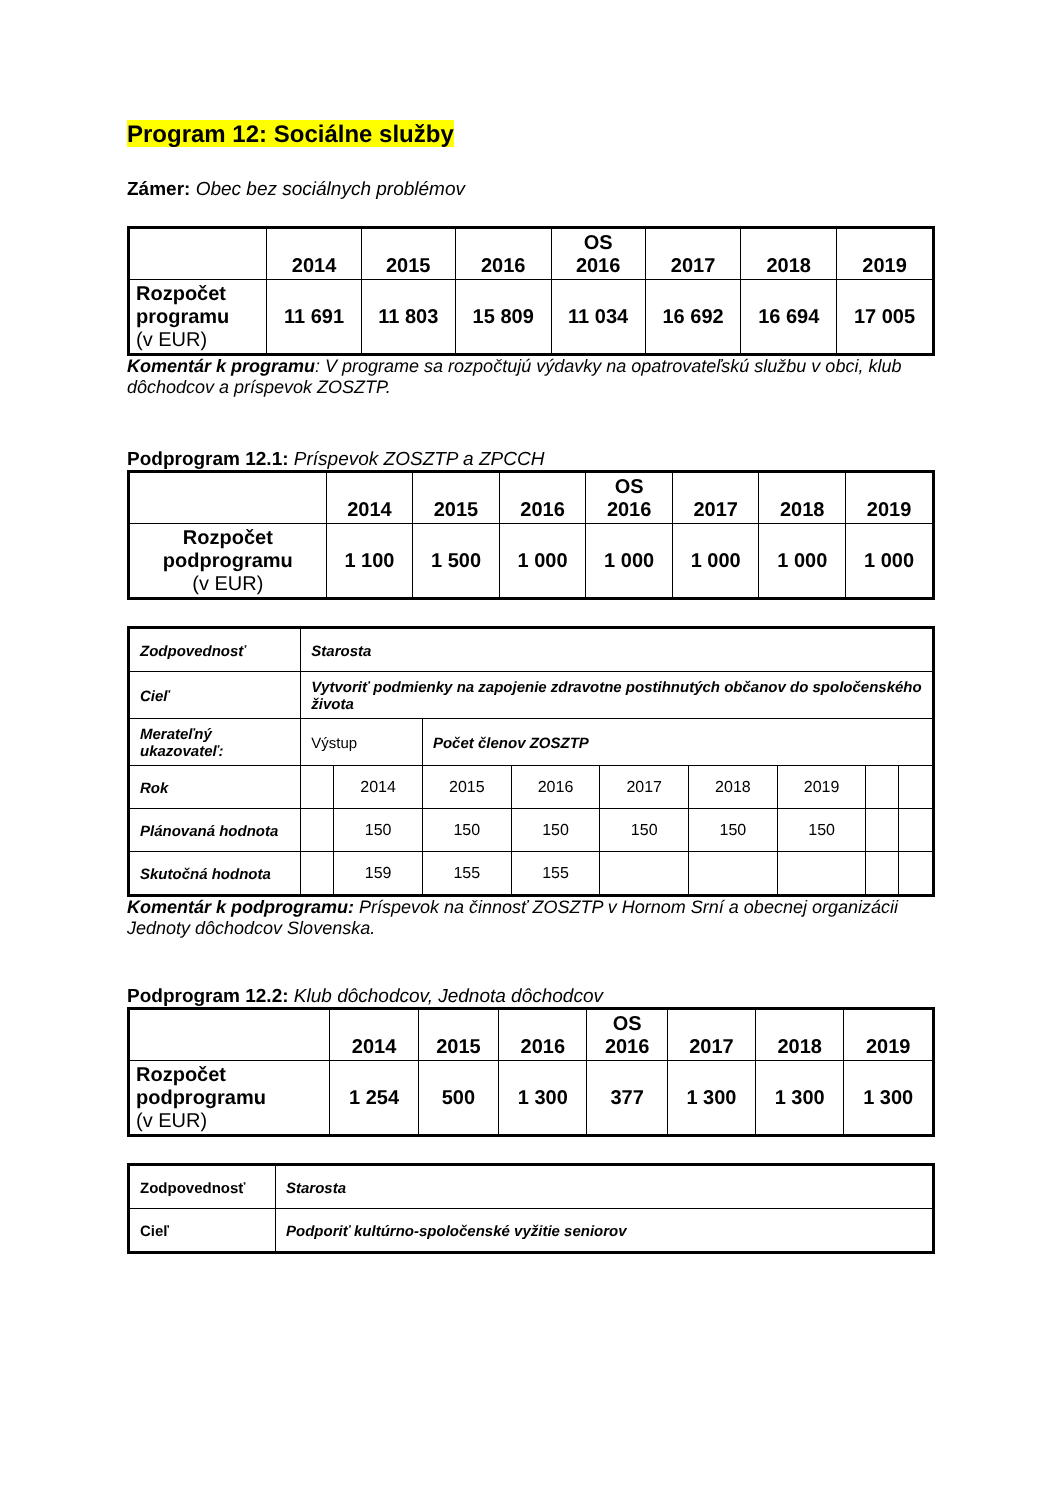Program 12: Sociálne služby
Zámer: Obec bez sociálnych problémov
| | 2014 | 2015 | 2016 | OS 2016 | 2017 | 2018 | 2019 |
| --- | --- | --- | --- | --- | --- | --- | --- |
| Rozpočet programu (v EUR) | 11 691 | 11 803 | 15 809 | 11 034 | 16 692 | 16 694 | 17 005 |
Komentár k programu: V programe sa rozpočtujú výdavky na opatrovateľskú službu v obci, klub dôchodcov a príspevok ZOSZTP.
Podprogram 12.1: Príspevok ZOSZTP a ZPCCH
| | 2014 | 2015 | 2016 | OS 2016 | 2017 | 2018 | 2019 |
| --- | --- | --- | --- | --- | --- | --- | --- |
| Rozpočet podprogramu (v EUR) | 1 100 | 1 500 | 1 000 | 1 000 | 1 000 | 1 000 | 1 000 |
| Zodpovednosť | Starosta | | | | | | | | |
| Cieľ | Vytvoriť podmienky na zapojenie zdravotne postihnutých občanov do spoločenského života | | | | | | | | |
| Merateľný ukazovateľ: | Výstup | | Počet členov ZOSZTP | | | | | | |
| Rok | | 2014 | 2015 | 2016 | 2017 | 2018 | 2019 | | |
| Plánovaná hodnota | | 150 | 150 | 150 | 150 | 150 | 150 | | |
| Skutočná hodnota | | 159 | 155 | 155 | | | | | |
Komentár k podprogramu: Príspevok na činnosť ZOSZTP v Hornom Srní a obecnej organizácii Jednoty dôchodcov Slovenska.
Podprogram 12.2: Klub dôchodcov, Jednota dôchodcov
| | 2014 | 2015 | 2016 | OS 2016 | 2017 | 2018 | 2019 |
| --- | --- | --- | --- | --- | --- | --- | --- |
| Rozpočet podprogramu (v EUR) | 1 254 | 500 | 1 300 | 377 | 1 300 | 1 300 | 1 300 |
| Zodpovednosť | Starosta |
| Cieľ | Podporiť kultúrno-spoločenské vyžitie seniorov |